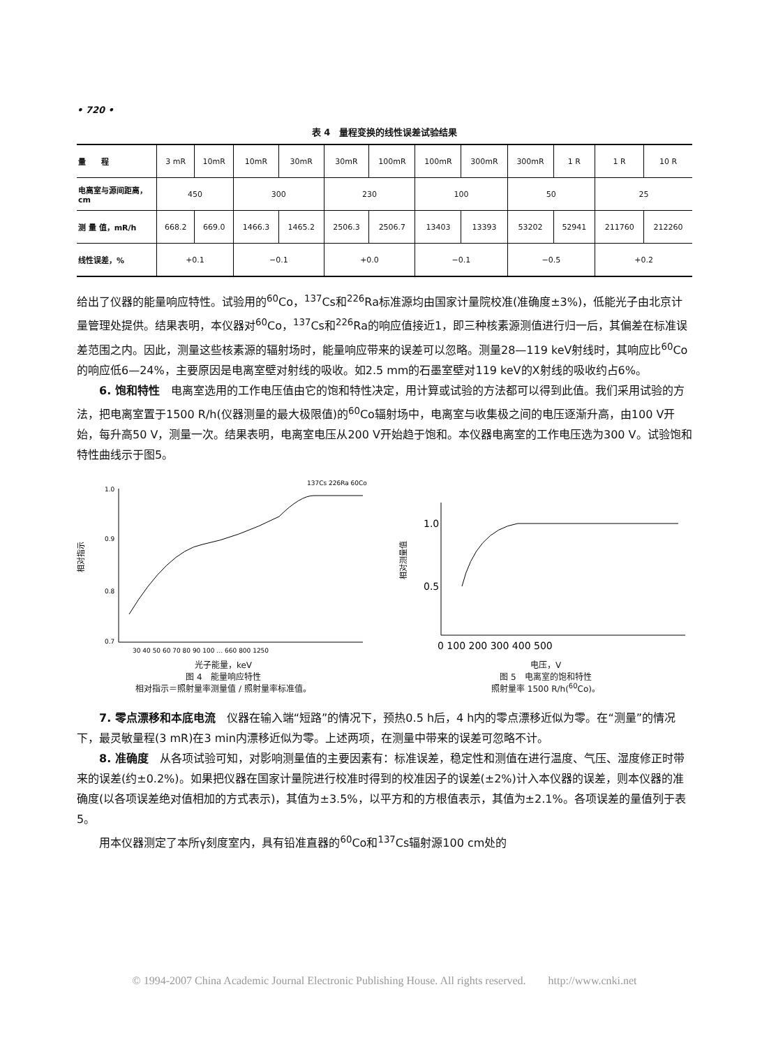• 720 •
表 4　量程变换的线性误差试验结果
| 量 程 | 3 mR | 10mR | 10mR | 30mR | 30mR | 100mR | 100mR | 300mR | 300mR | 1 R | 1 R | 10 R |
| 电离室与源间距离，cm | 450 | | 300 | | 230 | | 100 | | 50 | | 25 | |
| 测 量 值，mR/h | 668.2 | 669.0 | 1466.3 | 1465.2 | 2506.3 | 2506.7 | 13403 | 13393 | 53202 | 52941 | 211760 | 212260 |
| 线性误差，% | +0.1 | | −0.1 | | +0.0 | | −0.1 | | −0.5 | | +0.2 | |
给出了仪器的能量响应特性。试验用的<sup>60</sup>Co，<sup>137</sup>Cs和<sup>226</sup>Ra标准源均由国家计量院校准(准确度±3%)，低能光子由北京计量管理处提供。结果表明，本仪器对<sup>60</sup>Co，<sup>137</sup>Cs和<sup>226</sup>Ra的响应值接近1，即三种核素源测值进行归一后，其偏差在标准误差范围之内。因此，测量这些核素源的辐射场时，能量响应带来的误差可以忽略。测量28—119 keV射线时，其响应比<sup>60</sup>Co的响应低6—24%，主要原因是电离室壁对射线的吸收。如2.5 mm的石墨室壁对119 keV的X射线的吸收约占6%。
6. 饱和特性　电离室选用的工作电压值由它的饱和特性决定，用计算或试验的方法都可以得到此值。我们采用试验的方法，把电离室置于1500 R/h(仪器测量的最大极限值)的<sup>60</sup>Co辐射场中，电离室与收集极之间的电压逐渐升高，由100 V开始，每升高50 V，测量一次。结果表明，电离室电压从200 V开始趋于饱和。本仪器电离室的工作电压选为300 V。试验饱和特性曲线示于图5。
1.0
0.9
0.8
0.7
相对指示
30 40 50 60 70 80 90 100 … 660 800 1250
137Cs 226Ra 60Co
光子能量，keV
图 4　能量响应特性
相对指示＝照射量率测量值 / 照射量率标准值。
1.0
0.5
相对测量值
0 100 200 300 400 500
电压，V
图 5　电离室的饱和特性
照射量率 1500 R/h(<sup>60</sup>Co)。
7. 零点漂移和本底电流　仪器在输入端“短路”的情况下，预热0.5 h后，4 h内的零点漂移近似为零。在“测量”的情况下，最灵敏量程(3 mR)在3 min内漂移近似为零。上述两项，在测量中带来的误差可忽略不计。
8. 准确度　从各项试验可知，对影响测量值的主要因素有：标准误差，稳定性和测值在进行温度、气压、湿度修正时带来的误差(约±0.2%)。如果把仪器在国家计量院进行校准时得到的校准因子的误差(±2%)计入本仪器的误差，则本仪器的准确度(以各项误差绝对值相加的方式表示)，其值为±3.5%，以平方和的方根值表示，其值为±2.1%。各项误差的量值列于表5。
用本仪器测定了本所γ刻度室内，具有铅准直器的<sup>60</sup>Co和<sup>137</sup>Cs辐射源100 cm处的
© 1994-2007 China Academic Journal Electronic Publishing House. All rights reserved.　　http://www.cnki.net